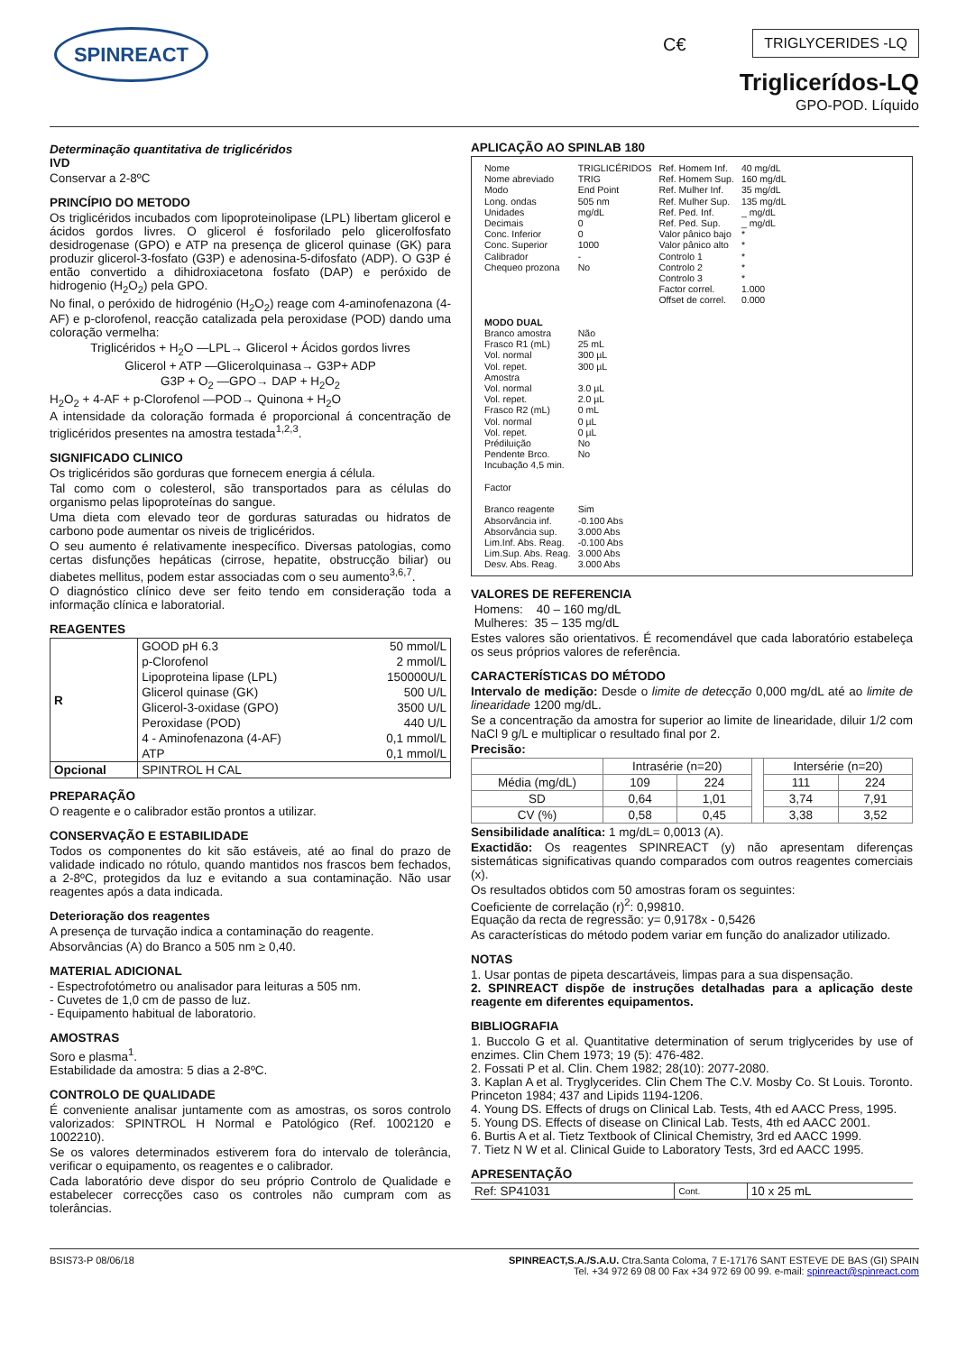SPINREACT C€ TRIGLYCERIDES -LQ
Triglicerídos-LQ
GPO-POD. Líquido
Determinação quantitativa de triglicéridos
IVD
Conservar a 2-8ºC
PRINCÍPIO DO METODO
Os triglicéridos incubados com lipoproteinolipase (LPL) libertam glicerol e ácidos gordos livres. O glicerol é fosforilado pelo glicerolfosfato desidrogenase (GPO) e ATP na presença de glicerol quinase (GK) para produzir glicerol-3-fosfato (G3P) e adenosina-5-difosfato (ADP). O G3P é então convertido a dihidroxiacetona fosfato (DAP) e peróxido de hidrogenio (H<sub>2</sub>O<sub>2</sub>) pela GPO.
No final, o peróxido de hidrogénio (H<sub>2</sub>O<sub>2</sub>) reage com 4-aminofenazona (4-AF) e p-clorofenol, reacção catalizada pela peroxidase (POD) dando uma coloração vermelha:
Triglicéridos + H<sub>2</sub>O —LPL→ Glicerol + Ácidos gordos livres
Glicerol + ATP —Glicerolquinasa→ G3P+ ADP
G3P + O<sub>2</sub> —GPO→ DAP + H<sub>2</sub>O<sub>2</sub>
H<sub>2</sub>O<sub>2</sub> + 4-AF + p-Clorofenol —POD→ Quinona + H<sub>2</sub>O
A intensidade da coloração formada é proporcional á concentração de triglicéridos presentes na amostra testada<sup>1,2,3</sup>.
SIGNIFICADO CLINICO
Os triglicéridos são gorduras que fornecem energia á célula.
Tal como com o colesterol, são transportados para as células do organismo pelas lipoproteínas do sangue.
Uma dieta com elevado teor de gorduras saturadas ou hidratos de carbono pode aumentar os niveis de triglicéridos.
O seu aumento é relativamente inespecífico. Diversas patologias, como certas disfunções hepáticas (cirrose, hepatite, obstrucção biliar) ou diabetes mellitus, podem estar associadas com o seu aumento<sup>3,6,7</sup>.
O diagnóstico clínico deve ser feito tendo em consideração toda a informação clínica e laboratorial.
REAGENTES
| R | GOOD pH 6.3 | 50 mmol/L |
| | p-Clorofenol | 2 mmol/L |
| | Lipoproteina lipase (LPL) | 150000U/L |
| | Glicerol quinase (GK) | 500 U/L |
| | Glicerol-3-oxidase (GPO) | 3500 U/L |
| | Peroxidase (POD) | 440 U/L |
| | 4 - Aminofenazona (4-AF) | 0,1 mmol/L |
| | ATP | 0,1 mmol/L |
| Opcional | SPINTROL H CAL | |
PREPARAÇÃO
O reagente e o calibrador estão prontos a utilizar.
CONSERVAÇÃO E ESTABILIDADE
Todos os componentes do kit são estáveis, até ao final do prazo de validade indicado no rótulo, quando mantidos nos frascos bem fechados, a 2-8ºC, protegidos da luz e evitando a sua contaminação. Não usar reagentes após a data indicada.
Deterioração dos reagentes
A presença de turvação indica a contaminação do reagente.
Absorvâncias (A) do Branco a 505 nm ≥ 0,40.
MATERIAL ADICIONAL
- Espectrofotómetro ou analisador para leituras a 505 nm.
- Cuvetes de 1,0 cm de passo de luz.
- Equipamento habitual de laboratorio.
AMOSTRAS
Soro e plasma<sup>1</sup>.
Estabilidade da amostra: 5 dias a 2-8ºC.
CONTROLO DE QUALIDADE
É conveniente analisar juntamente com as amostras, os soros controlo valorizados: SPINTROL H Normal e Patológico (Ref. 1002120 e 1002210).
Se os valores determinados estiverem fora do intervalo de tolerância, verificar o equipamento, os reagentes e o calibrador.
Cada laboratório deve dispor do seu próprio Controlo de Qualidade e estabelecer correcções caso os controles não cumpram com as tolerâncias.
APLICAÇÃO AO SPINLAB 180
| Nome Nome abreviado Modo Long. ondas Unidades Decimais Conc. Inferior Conc. Superior Calibrador Chequeo prozona | TRIGLICÉRIDOS TRIG End Point 505 nm mg/dL 0 0 1000 - No | Ref. Homem Inf. Ref. Homem Sup. Ref. Mulher Inf. Ref. Mulher Sup. Ref. Ped. Inf. Ref. Ped. Sup. Valor pânico bajo Valor pânico alto Controlo 1 Controlo 2 Controlo 3 Factor correl. Offset de correl. | 40 mg/dL 160 mg/dL 35 mg/dL 135 mg/dL _ mg/dL _ mg/dL * * * * * 1.000 0.000 |
| MODO DUAL | | | |
| Branco amostra Frasco R1 (mL) Vol. normal Vol. repet. Amostra Vol. normal Vol. repet. Frasco R2 (mL) Vol. normal Vol. repet. Prédiluição Pendente Brco. Incubação 4,5 min. Factor Branco reagente Absorvância inf. Absorvância sup. Lim.Inf. Abs. Reag. Lim.Sup. Abs. Reag. Desv. Abs. Reag. | Não 25 mL 300 µL 300 µL 3.0 µL 2.0 µL 0 mL 0 µL 0 µL No No Sim -0.100 Abs 3.000 Abs -0.100 Abs 3.000 Abs 3.000 Abs | | |
VALORES DE REFERENCIA
Homens: 40 – 160 mg/dL
Mulheres: 35 – 135 mg/dL
Estes valores são orientativos. É recomendável que cada laboratório estabeleça os seus próprios valores de referência.
CARACTERÍSTICAS DO MÉTODO
Intervalo de medição: Desde o limite de detecção 0,000 mg/dL até ao limite de linearidade 1200 mg/dL.
Se a concentração da amostra for superior ao limite de linearidade, diluir 1/2 com NaCl 9 g/L e multiplicar o resultado final por 2.
Precisão:
| | Intrasérie (n=20) | | | Intersérie (n=20) | |
| Média (mg/dL) | 109 | 224 | | 111 | 224 |
| SD | 0,64 | 1,01 | | 3,74 | 7,91 |
| CV (%) | 0,58 | 0,45 | | 3,38 | 3,52 |
Sensibilidade analítica: 1 mg/dL= 0,0013 (A).
Exactidão: Os reagentes SPINREACT (y) não apresentam diferenças sistemáticas significativas quando comparados com outros reagentes comerciais (x).
Os resultados obtidos com 50 amostras foram os seguintes:
Coeficiente de correlação (r)<sup>2</sup>: 0,99810.
Equação da recta de regressão: y= 0,9178x - 0,5426
As características do método podem variar em função do analizador utilizado.
NOTAS
1. Usar pontas de pipeta descartáveis, limpas para a sua dispensação.
2. SPINREACT dispõe de instruções detalhadas para a aplicação deste reagente em diferentes equipamentos.
BIBLIOGRAFIA
1. Buccolo G et al. Quantitative determination of serum triglycerides by use of enzimes. Clin Chem 1973; 19 (5): 476-482.
2. Fossati P et al. Clin. Chem 1982; 28(10): 2077-2080.
3. Kaplan A et al. Tryglycerides. Clin Chem The C.V. Mosby Co. St Louis. Toronto. Princeton 1984; 437 and Lipids 1194-1206.
4. Young DS. Effects of drugs on Clinical Lab. Tests, 4th ed AACC Press, 1995.
5. Young DS. Effects of disease on Clinical Lab. Tests, 4th ed AACC 2001.
6. Burtis A et al. Tietz Textbook of Clinical Chemistry, 3rd ed AACC 1999.
7. Tietz N W et al. Clinical Guide to Laboratory Tests, 3rd ed AACC 1995.
APRESENTAÇÃO
| Ref: SP41031 | Cont. | 10 x 25 mL |
BSIS73-P 08/06/18 SPINREACT,S.A./S.A.U. Ctra.Santa Coloma, 7 E-17176 SANT ESTEVE DE BAS (GI) SPAIN
Tel. +34 972 69 08 00 Fax +34 972 69 00 99. e-mail: spinreact@spinreact.com